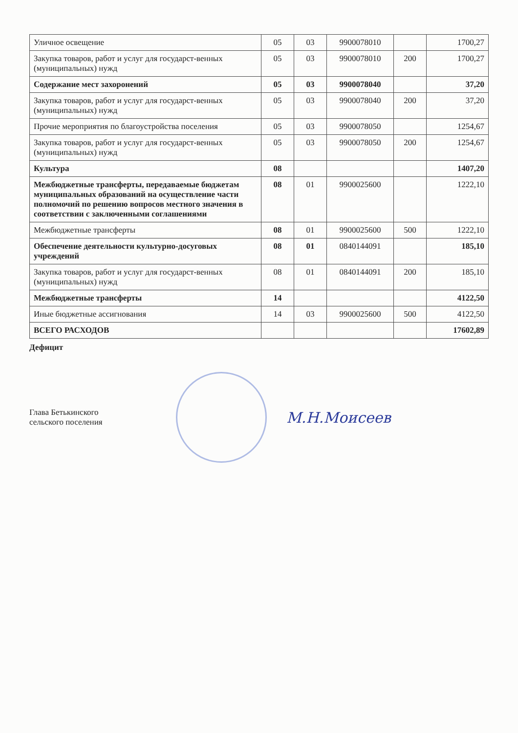| Уличное освещение | 05 | 03 | 9900078010 | | 1700,27 |
| Закупка товаров, работ и услуг для государст-венных (муниципальных) нужд | 05 | 03 | 9900078010 | 200 | 1700,27 |
| Содержание мест захоронений | 05 | 03 | 9900078040 | | 37,20 |
| Закупка товаров, работ и услуг для государст-венных (муниципальных) нужд | 05 | 03 | 9900078040 | 200 | 37,20 |
| Прочие мероприятия по благоустройства поселения | 05 | 03 | 9900078050 | | 1254,67 |
| Закупка товаров, работ и услуг для государст-венных (муниципальных) нужд | 05 | 03 | 9900078050 | 200 | 1254,67 |
| Культура | 08 | | | | 1407,20 |
| Межбюджетные трансферты, передаваемые бюджетам муниципальных образований на осуществление части полномочий по решению вопросов местного значения в соответствии с заключенными соглашениями | 08 | 01 | 9900025600 | | 1222,10 |
| Межбюджетные трансферты | 08 | 01 | 9900025600 | 500 | 1222,10 |
| Обеспечение деятельности культурно-досуговых учреждений | 08 | 01 | 0840144091 | | 185,10 |
| Закупка товаров, работ и услуг для государст-венных (муниципальных) нужд | 08 | 01 | 0840144091 | 200 | 185,10 |
| Межбюджетные трансферты | 14 | | | | 4122,50 |
| Иные бюджетные ассигнования | 14 | 03 | 9900025600 | 500 | 4122,50 |
| ВСЕГО РАСХОДОВ | | | | | 17602,89 |
Дефицит
Глава Бетькинского
сельского поселения
М.Н.Моисеев